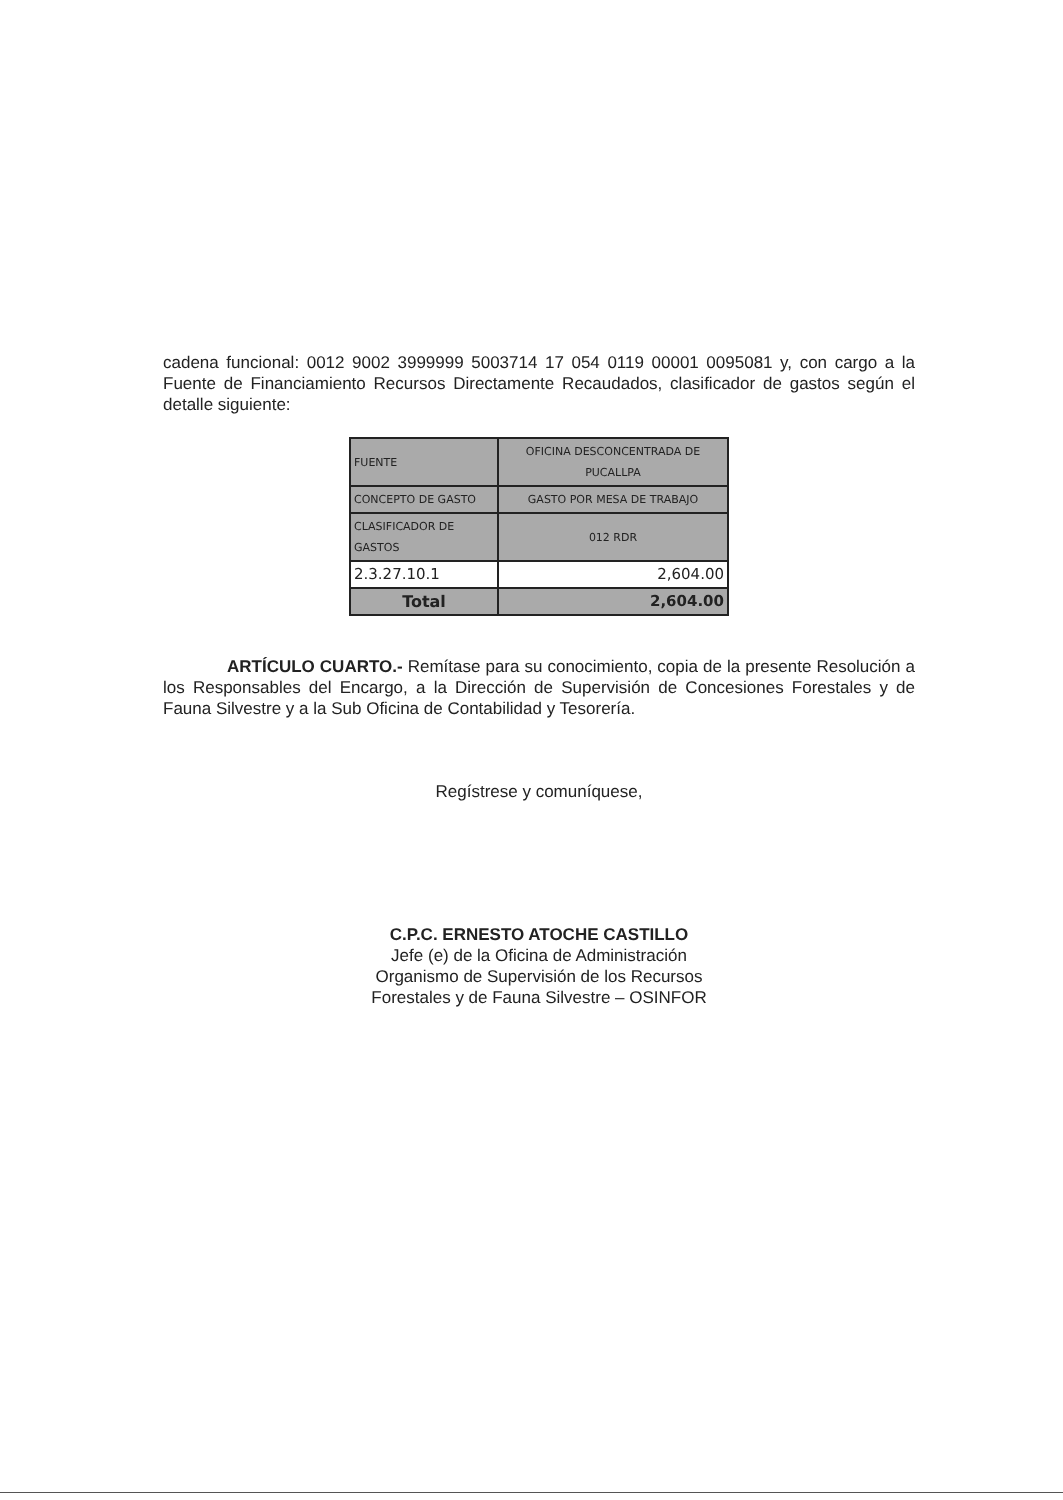cadena funcional: 0012 9002 3999999 5003714 17 054 0119 00001 0095081 y, con cargo a la Fuente de Financiamiento Recursos Directamente Recaudados, clasificador de gastos según el detalle siguiente:
| FUENTE | OFICINA DESCONCENTRADA DE PUCALLPA |
| CONCEPTO DE GASTO | GASTO POR MESA DE TRABAJO |
| CLASIFICADOR DE GASTOS | 012 RDR |
| 2.3.27.10.1 | 2,604.00 |
| Total | 2,604.00 |
ARTÍCULO CUARTO.- Remítase para su conocimiento, copia de la presente Resolución a los Responsables del Encargo, a la Dirección de Supervisión de Concesiones Forestales y de Fauna Silvestre y a la Sub Oficina de Contabilidad y Tesorería.
Regístrese y comuníquese,
C.P.C. ERNESTO ATOCHE CASTILLO
Jefe (e) de la Oficina de Administración
Organismo de Supervisión de los Recursos
Forestales y de Fauna Silvestre – OSINFOR